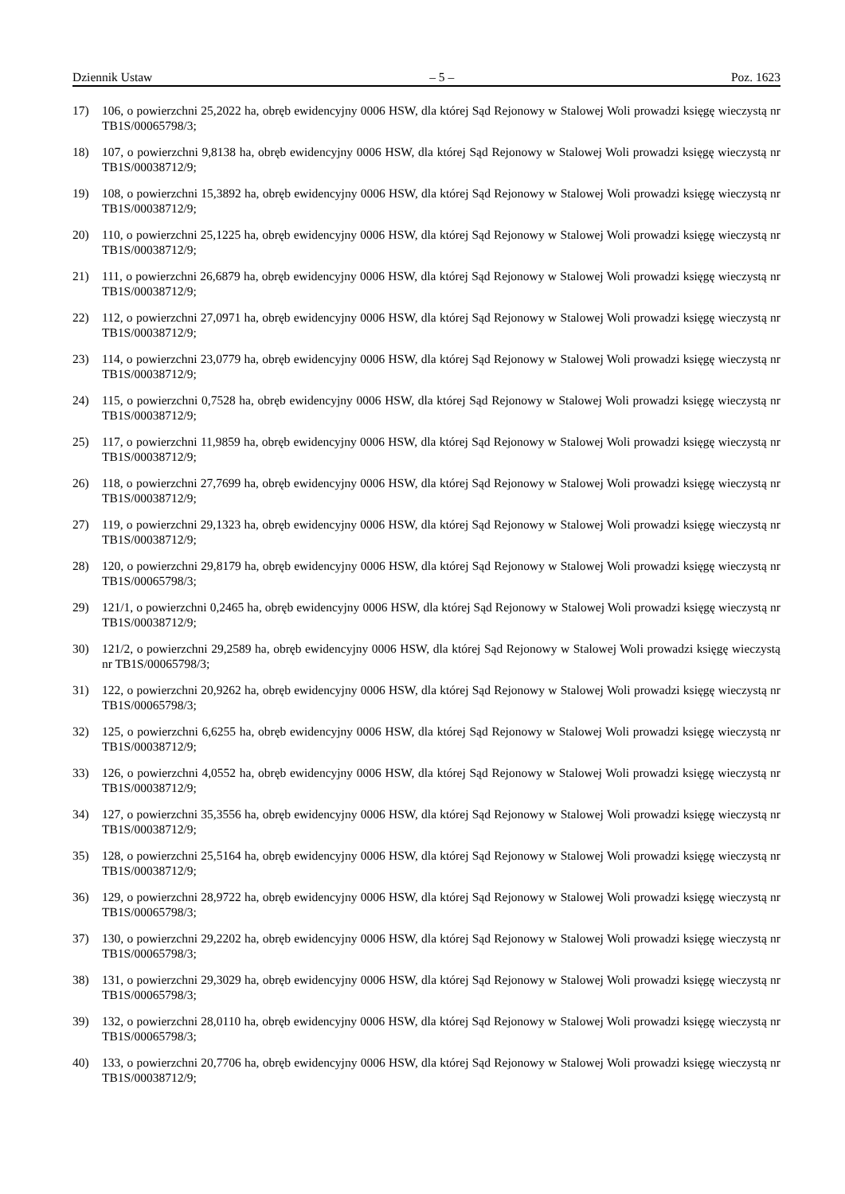Dziennik Ustaw – 5 – Poz. 1623
17) 106, o powierzchni 25,2022 ha, obręb ewidencyjny 0006 HSW, dla której Sąd Rejonowy w Stalowej Woli prowadzi księgę wieczystą nr TB1S/00065798/3;
18) 107, o powierzchni 9,8138 ha, obręb ewidencyjny 0006 HSW, dla której Sąd Rejonowy w Stalowej Woli prowadzi księgę wieczystą nr TB1S/00038712/9;
19) 108, o powierzchni 15,3892 ha, obręb ewidencyjny 0006 HSW, dla której Sąd Rejonowy w Stalowej Woli prowadzi księgę wieczystą nr TB1S/00038712/9;
20) 110, o powierzchni 25,1225 ha, obręb ewidencyjny 0006 HSW, dla której Sąd Rejonowy w Stalowej Woli prowadzi księgę wieczystą nr TB1S/00038712/9;
21) 111, o powierzchni 26,6879 ha, obręb ewidencyjny 0006 HSW, dla której Sąd Rejonowy w Stalowej Woli prowadzi księgę wieczystą nr TB1S/00038712/9;
22) 112, o powierzchni 27,0971 ha, obręb ewidencyjny 0006 HSW, dla której Sąd Rejonowy w Stalowej Woli prowadzi księgę wieczystą nr TB1S/00038712/9;
23) 114, o powierzchni 23,0779 ha, obręb ewidencyjny 0006 HSW, dla której Sąd Rejonowy w Stalowej Woli prowadzi księgę wieczystą nr TB1S/00038712/9;
24) 115, o powierzchni 0,7528 ha, obręb ewidencyjny 0006 HSW, dla której Sąd Rejonowy w Stalowej Woli prowadzi księgę wieczystą nr TB1S/00038712/9;
25) 117, o powierzchni 11,9859 ha, obręb ewidencyjny 0006 HSW, dla której Sąd Rejonowy w Stalowej Woli prowadzi księgę wieczystą nr TB1S/00038712/9;
26) 118, o powierzchni 27,7699 ha, obręb ewidencyjny 0006 HSW, dla której Sąd Rejonowy w Stalowej Woli prowadzi księgę wieczystą nr TB1S/00038712/9;
27) 119, o powierzchni 29,1323 ha, obręb ewidencyjny 0006 HSW, dla której Sąd Rejonowy w Stalowej Woli prowadzi księgę wieczystą nr TB1S/00038712/9;
28) 120, o powierzchni 29,8179 ha, obręb ewidencyjny 0006 HSW, dla której Sąd Rejonowy w Stalowej Woli prowadzi księgę wieczystą nr TB1S/00065798/3;
29) 121/1, o powierzchni 0,2465 ha, obręb ewidencyjny 0006 HSW, dla której Sąd Rejonowy w Stalowej Woli prowadzi księgę wieczystą nr TB1S/00038712/9;
30) 121/2, o powierzchni 29,2589 ha, obręb ewidencyjny 0006 HSW, dla której Sąd Rejonowy w Stalowej Woli prowadzi księgę wieczystą nr TB1S/00065798/3;
31) 122, o powierzchni 20,9262 ha, obręb ewidencyjny 0006 HSW, dla której Sąd Rejonowy w Stalowej Woli prowadzi księgę wieczystą nr TB1S/00065798/3;
32) 125, o powierzchni 6,6255 ha, obręb ewidencyjny 0006 HSW, dla której Sąd Rejonowy w Stalowej Woli prowadzi księgę wieczystą nr TB1S/00038712/9;
33) 126, o powierzchni 4,0552 ha, obręb ewidencyjny 0006 HSW, dla której Sąd Rejonowy w Stalowej Woli prowadzi księgę wieczystą nr TB1S/00038712/9;
34) 127, o powierzchni 35,3556 ha, obręb ewidencyjny 0006 HSW, dla której Sąd Rejonowy w Stalowej Woli prowadzi księgę wieczystą nr TB1S/00038712/9;
35) 128, o powierzchni 25,5164 ha, obręb ewidencyjny 0006 HSW, dla której Sąd Rejonowy w Stalowej Woli prowadzi księgę wieczystą nr TB1S/00038712/9;
36) 129, o powierzchni 28,9722 ha, obręb ewidencyjny 0006 HSW, dla której Sąd Rejonowy w Stalowej Woli prowadzi księgę wieczystą nr TB1S/00065798/3;
37) 130, o powierzchni 29,2202 ha, obręb ewidencyjny 0006 HSW, dla której Sąd Rejonowy w Stalowej Woli prowadzi księgę wieczystą nr TB1S/00065798/3;
38) 131, o powierzchni 29,3029 ha, obręb ewidencyjny 0006 HSW, dla której Sąd Rejonowy w Stalowej Woli prowadzi księgę wieczystą nr TB1S/00065798/3;
39) 132, o powierzchni 28,0110 ha, obręb ewidencyjny 0006 HSW, dla której Sąd Rejonowy w Stalowej Woli prowadzi księgę wieczystą nr TB1S/00065798/3;
40) 133, o powierzchni 20,7706 ha, obręb ewidencyjny 0006 HSW, dla której Sąd Rejonowy w Stalowej Woli prowadzi księgę wieczystą nr TB1S/00038712/9;